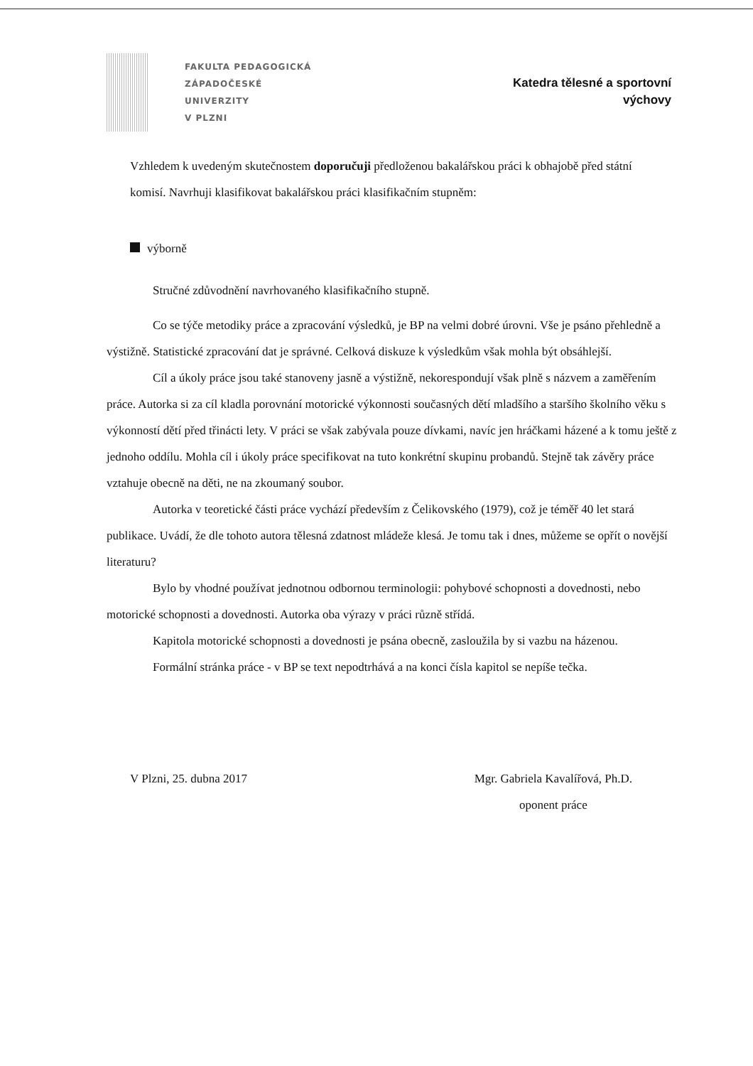FAKULTA PEDAGOGICKÁ
ZÁPADOČESKÉ
UNIVERZITY
V PLZNI
Katedra tělesné a sportovní
výchovy
Vzhledem k uvedeným skutečnostem doporučuji předloženou bakalářskou práci k obhajobě před státní komisí. Navrhuji klasifikovat bakalářskou práci klasifikačním stupněm:
výborně
Stručné zdůvodnění navrhovaného klasifikačního stupně.
Co se týče metodiky práce a zpracování výsledků, je BP na velmi dobré úrovni. Vše je psáno přehledně a výstižně. Statistické zpracování dat je správné. Celková diskuze k výsledkům však mohla být obsáhlejší.
Cíl a úkoly práce jsou také stanoveny jasně a výstižně, nekorespondují však plně s názvem a zaměřením práce. Autorka si za cíl kladla porovnání motorické výkonnosti současných dětí mladšího a staršího školního věku s výkonností dětí před třinácti lety. V práci se však zabývala pouze dívkami, navíc jen hráčkami házené a k tomu ještě z jednoho oddílu. Mohla cíl i úkoly práce specifikovat na tuto konkrétní skupinu probandů. Stejně tak závěry práce vztahuje obecně na děti, ne na zkoumaný soubor.
Autorka v teoretické části práce vychází především z Čelikovského (1979), což je téměř 40 let stará publikace. Uvádí, že dle tohoto autora tělesná zdatnost mládeže klesá. Je tomu tak i dnes, můžeme se opřít o novější literaturu?
Bylo by vhodné používat jednotnou odbornou terminologii: pohybové schopnosti a dovednosti, nebo motorické schopnosti a dovednosti. Autorka oba výrazy v práci různě střídá.
Kapitola motorické schopnosti a dovednosti je psána obecně, zasloužila by si vazbu na házenou.
Formální stránka práce - v BP se text nepodtrhává a na konci čísla kapitol se nepíše tečka.
V Plzni, 25. dubna 2017 Mgr. Gabriela Kavalířová, Ph.D.
oponent práce